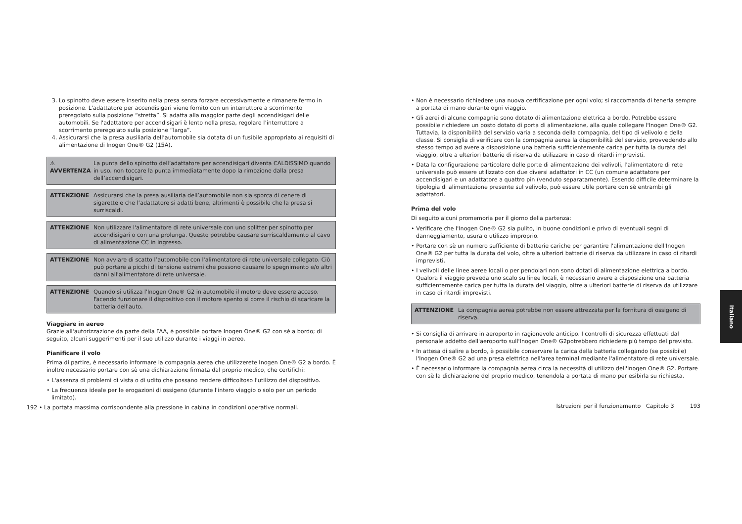3. Lo spinotto deve essere inserito nella presa senza forzare eccessivamente e rimanere fermo in posizione. L'adattatore per accendisigari viene fornito con un interruttore a scorrimento preregolato sulla posizione “stretta”. Si adatta alla maggior parte degli accendisigari delle automobili. Se l'adattatore per accendisigari è lento nella presa, regolare l’interruttore a scorrimento preregolato sulla posizione “larga”.
4. Assicurarsi che la presa ausiliaria dell’automobile sia dotata di un fusibile appropriato ai requisiti di alimentazione di Inogen One® G2 (15A).
⚠ AVVERTENZA La punta dello spinotto dell’adattatore per accendisigari diventa CALDISSIMO quando in uso. non toccare la punta immediatamente dopo la rimozione dalla presa dell’accendisigari.
ATTENZIONE Assicurarsi che la presa ausiliaria dell’automobile non sia sporca di cenere di sigarette e che l’adattatore si adatti bene, altrimenti è possibile che la presa si surriscaldi.
ATTENZIONE Non utilizzare l'alimentatore di rete universale con uno splitter per spinotto per accendisigari o con una prolunga. Questo potrebbe causare surriscaldamento al cavo di alimentazione CC in ingresso.
ATTENZIONE Non avviare di scatto l’automobile con l'alimentatore di rete universale collegato. Ciò può portare a picchi di tensione estremi che possono causare lo spegnimento e/o altri danni all'alimentatore di rete universale.
ATTENZIONE Quando si utilizza l'Inogen One® G2 in automobile il motore deve essere acceso. Facendo funzionare il dispositivo con il motore spento si corre il rischio di scaricare la batteria dell'auto.
Viaggiare in aereo
Grazie all'autorizzazione da parte della FAA, è possibile portare Inogen One® G2 con sè a bordo; di seguito, alcuni suggerimenti per il suo utilizzo durante i viaggi in aereo.
Pianificare il volo
Prima di partire, è necessario informare la compagnia aerea che utilizzerete Inogen One® G2 a bordo. È inoltre necessario portare con sè una dichiarazione firmata dal proprio medico, che certifichi:
• L'assenza di problemi di vista o di udito che possano rendere difficoltoso l'utilizzo del dispositivo.
• La frequenza ideale per le erogazioni di ossigeno (durante l'intero viaggio o solo per un periodo limitato).
192 • La portata massima corrispondente alla pressione in cabina in condizioni operative normali.
• Non è necessario richiedere una nuova certificazione per ogni volo; si raccomanda di tenerla sempre a portata di mano durante ogni viaggio.
• Gli aerei di alcune compagnie sono dotato di alimentazione elettrica a bordo. Potrebbe essere possibile richiedere un posto dotato di porta di alimentazione, alla quale collegare l'Inogen One® G2. Tuttavia, la disponibilità del servizio varia a seconda della compagnia, del tipo di velivolo e della classe. Si consiglia di verificare con la compagnia aerea la disponibilità del servizio, provvedendo allo stesso tempo ad avere a disposizione una batteria sufficientemente carica per tutta la durata del viaggio, oltre a ulteriori batterie di riserva da utilizzare in caso di ritardi imprevisti.
• Data la configurazione particolare delle porte di alimentazione dei velivoli, l'alimentatore di rete universale può essere utilizzato con due diversi adattatori in CC (un comune adattatore per accendisigari e un adattatore a quattro pin (venduto separatamente). Essendo difficile determinare la tipologia di alimentazione presente sul velivolo, può essere utile portare con sè entrambi gli adattatori.
Prima del volo
Di seguito alcuni promemoria per il giorno della partenza:
• Verificare che l'Inogen One® G2 sia pulito, in buone condizioni e privo di eventuali segni di danneggiamento, usura o utilizzo improprio.
• Portare con sè un numero sufficiente di batterie cariche per garantire l'alimentazione dell'Inogen One® G2 per tutta la durata del volo, oltre a ulteriori batterie di riserva da utilizzare in caso di ritardi imprevisti.
• I velivoli delle linee aeree locali o per pendolari non sono dotati di alimentazione elettrica a bordo. Qualora il viaggio preveda uno scalo su linee locali, è necessario avere a disposizione una batteria sufficientemente carica per tutta la durata del viaggio, oltre a ulteriori batterie di riserva da utilizzare in caso di ritardi imprevisti.
ATTENZIONE La compagnia aerea potrebbe non essere attrezzata per la fornitura di ossigeno di riserva.
• Si consiglia di arrivare in aeroporto in ragionevole anticipo. I controlli di sicurezza effettuati dal personale addetto dell'aeroporto sull'Inogen One® G2potrebbero richiedere più tempo del previsto.
• In attesa di salire a bordo, è possibile conservare la carica della batteria collegando (se possibile) l'Inogen One® G2 ad una presa elettrica nell'area terminal mediante l'alimentatore di rete universale.
• È necessario informare la compagnia aerea circa la necessità di utilizzo dell'Inogen One® G2. Portare con sè la dichiarazione del proprio medico, tenendola a portata di mano per esibirla su richiesta.
Istruzioni per il funzionamento Capitolo 3 193
Italiano